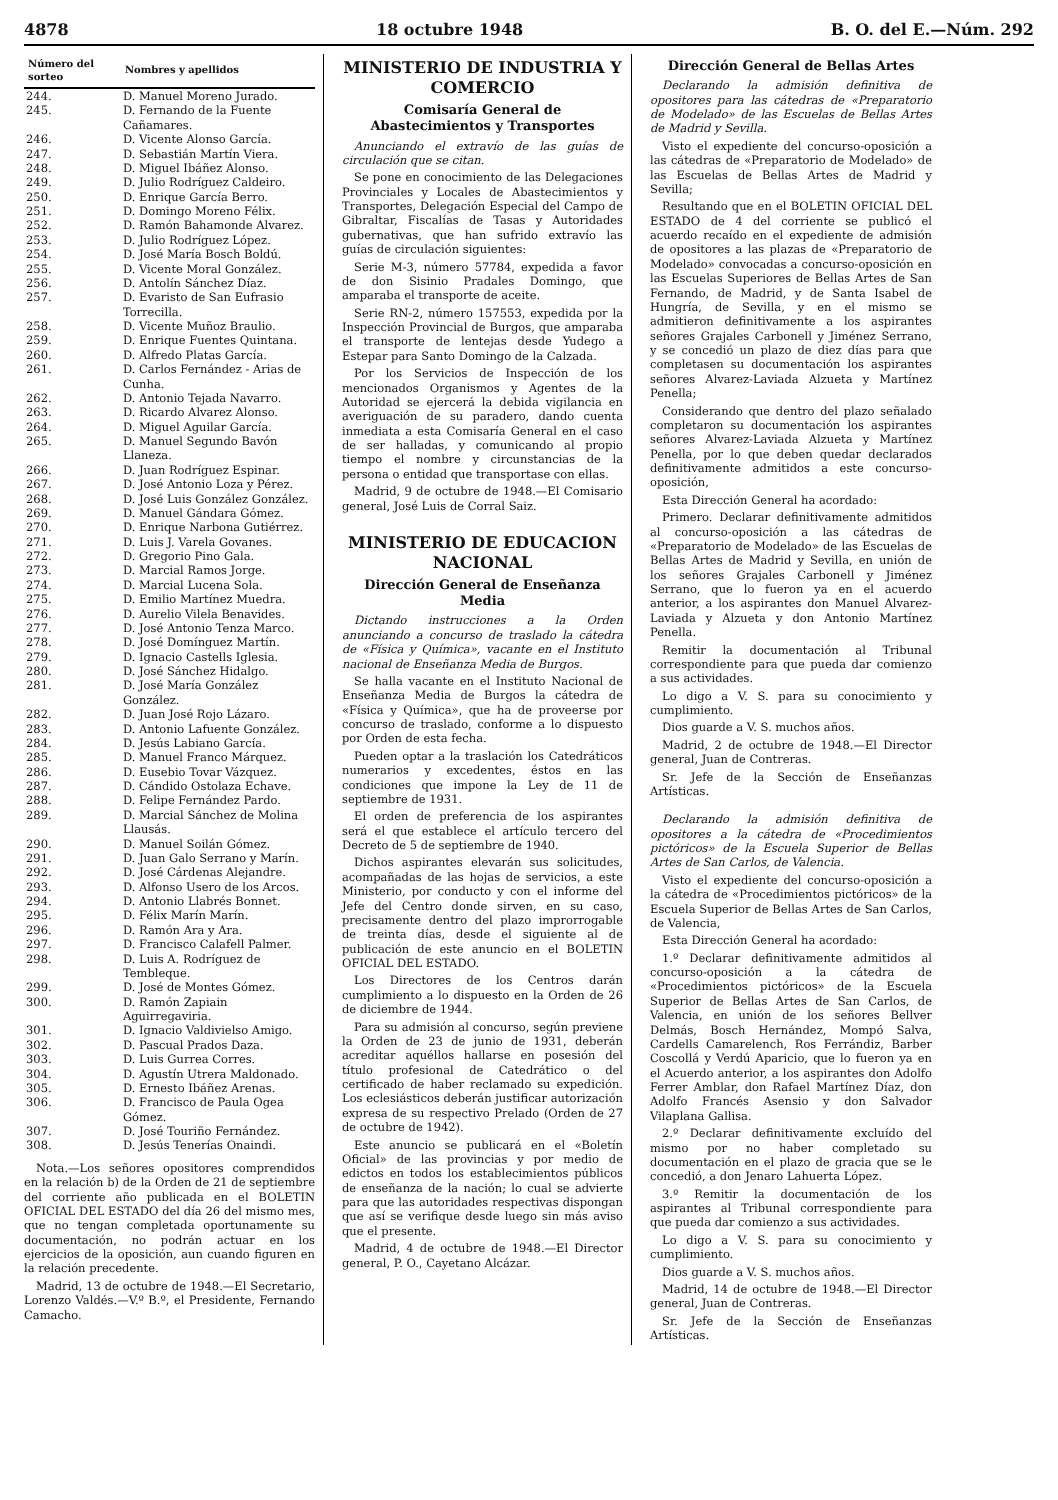4878 18 octubre 1948 B. O. del E.—Núm. 292
| Número del sorteo | Nombres y apellidos |
| --- | --- |
| 244. | D. Manuel Moreno Jurado. |
| 245. | D. Fernando de la Fuente Cañamares. |
| 246. | D. Vicente Alonso García. |
| 247. | D. Sebastián Martín Viera. |
| 248. | D. Miguel Ibáñez Alonso. |
| 249. | D. Julio Rodríguez Caldeiro. |
| 250. | D. Enrique García Berro. |
| 251. | D. Domingo Moreno Félix. |
| 252. | D. Ramón Bahamonde Alvarez. |
| 253. | D. Julio Rodríguez López. |
| 254. | D. José María Bosch Boldú. |
| 255. | D. Vicente Moral González. |
| 256. | D. Antolín Sánchez Díaz. |
| 257. | D. Evaristo de San Eufrasio Torrecilla. |
| 258. | D. Vicente Muñoz Braulio. |
| 259. | D. Enrique Fuentes Quintana. |
| 260. | D. Alfredo Platas García. |
| 261. | D. Carlos Fernández - Arias de Cunha. |
| 262. | D. Antonio Tejada Navarro. |
| 263. | D. Ricardo Alvarez Alonso. |
| 264. | D. Miguel Aguilar García. |
| 265. | D. Manuel Segundo Bavón Llaneza. |
| 266. | D. Juan Rodríguez Espinar. |
| 267. | D. José Antonio Loza y Pérez. |
| 268. | D. José Luis González González. |
| 269. | D. Manuel Gándara Gómez. |
| 270. | D. Enrique Narbona Gutiérrez. |
| 271. | D. Luis J. Varela Govanes. |
| 272. | D. Gregorio Pino Gala. |
| 273. | D. Marcial Ramos Jorge. |
| 274. | D. Marcial Lucena Sola. |
| 275. | D. Emilio Martínez Muedra. |
| 276. | D. Aurelio Vilela Benavides. |
| 277. | D. José Antonio Tenza Marco. |
| 278. | D. José Domínguez Martín. |
| 279. | D. Ignacio Castells Iglesia. |
| 280. | D. José Sánchez Hidalgo. |
| 281. | D. José María González González. |
| 282. | D. Juan José Rojo Lázaro. |
| 283. | D. Antonio Lafuente González. |
| 284. | D. Jesús Labiano García. |
| 285. | D. Manuel Franco Márquez. |
| 286. | D. Eusebio Tovar Vázquez. |
| 287. | D. Cándido Ostolaza Echave. |
| 288. | D. Felipe Fernández Pardo. |
| 289. | D. Marcial Sánchez de Molina Llausás. |
| 290. | D. Manuel Soilán Gómez. |
| 291. | D. Juan Galo Serrano y Marín. |
| 292. | D. José Cárdenas Alejandre. |
| 293. | D. Alfonso Usero de los Arcos. |
| 294. | D. Antonio Llabrés Bonnet. |
| 295. | D. Félix Marín Marín. |
| 296. | D. Ramón Ara y Ara. |
| 297. | D. Francisco Calafell Palmer. |
| 298. | D. Luis A. Rodríguez de Tembleque. |
| 299. | D. José de Montes Gómez. |
| 300. | D. Ramón Zapiain Aguirregaviria. |
| 301. | D. Ignacio Valdivielso Amigo. |
| 302. | D. Pascual Prados Daza. |
| 303. | D. Luis Gurrea Corres. |
| 304. | D. Agustín Utrera Maldonado. |
| 305. | D. Ernesto Ibáñez Arenas. |
| 306. | D. Francisco de Paula Ogea Gómez. |
| 307. | D. José Touriño Fernández. |
| 308. | D. Jesús Tenerías Onaindi. |
Nota.—Los señores opositores comprendidos en la relación b) de la Orden de 21 de septiembre del corriente año publicada en el BOLETIN OFICIAL DEL ESTADO del día 26 del mismo mes, que no tengan completada oportunamente su documentación, no podrán actuar en los ejercicios de la oposición, aun cuando figuren en la relación precedente.
Madrid, 13 de octubre de 1948.—El Secretario, Lorenzo Valdés.—V.º B.º, el Presidente, Fernando Camacho.
MINISTERIO DE INDUSTRIA Y COMERCIO
Comisaría General de Abastecimientos y Transportes
Anunciando el extravío de las guías de circulación que se citan.
Se pone en conocimiento de las Delegaciones Provinciales y Locales de Abastecimientos y Transportes, Delegación Especial del Campo de Gibraltar, Fiscalías de Tasas y Autoridades gubernativas, que han sufrido extravío las guías de circulación siguientes:
Serie M-3, número 57784, expedida a favor de don Sisinio Pradales Domingo, que amparaba el transporte de aceite.
Serie RN-2, número 157553, expedida por la Inspección Provincial de Burgos, que amparaba el transporte de lentejas desde Yudego a Estepar para Santo Domingo de la Calzada.
Por los Servicios de Inspección de los mencionados Organismos y Agentes de la Autoridad se ejercerá la debida vigilancia en averiguación de su paradero, dando cuenta inmediata a esta Comisaría General en el caso de ser halladas, y comunicando al propio tiempo el nombre y circunstancias de la persona o entidad que transportase con ellas.
Madrid, 9 de octubre de 1948.—El Comisario general, José Luis de Corral Saiz.
MINISTERIO DE EDUCACION NACIONAL
Dirección General de Enseñanza Media
Dictando instrucciones a la Orden anunciando a concurso de traslado la cátedra de «Física y Química», vacante en el Instituto nacional de Enseñanza Media de Burgos.
Se halla vacante en el Instituto Nacional de Enseñanza Media de Burgos la cátedra de «Física y Química», que ha de proveerse por concurso de traslado, conforme a lo dispuesto por Orden de esta fecha.
Pueden optar a la traslación los Catedráticos numerarios y excedentes, éstos en las condiciones que impone la Ley de 11 de septiembre de 1931.
El orden de preferencia de los aspirantes será el que establece el artículo tercero del Decreto de 5 de septiembre de 1940.
Dichos aspirantes elevarán sus solicitudes, acompañadas de las hojas de servicios, a este Ministerio, por conducto y con el informe del Jefe del Centro donde sirven, en su caso, precisamente dentro del plazo improrrogable de treinta días, desde el siguiente al de publicación de este anuncio en el BOLETIN OFICIAL DEL ESTADO.
Los Directores de los Centros darán cumplimiento a lo dispuesto en la Orden de 26 de diciembre de 1944.
Para su admisión al concurso, según previene la Orden de 23 de junio de 1931, deberán acreditar aquéllos hallarse en posesión del título profesional de Catedrático o del certificado de haber reclamado su expedición. Los eclesiásticos deberán justificar autorización expresa de su respectivo Prelado (Orden de 27 de octubre de 1942).
Este anuncio se publicará en el «Boletín Oficial» de las provincias y por medio de edictos en todos los establecimientos públicos de enseñanza de la nación; lo cual se advierte para que las autoridades respectivas dispongan que así se verifique desde luego sin más aviso que el presente.
Madrid, 4 de octubre de 1948.—El Director general, P. O., Cayetano Alcázar.
Dirección General de Bellas Artes
Declarando la admisión definitiva de opositores para las cátedras de «Preparatorio de Modelado» de las Escuelas de Bellas Artes de Madrid y Sevilla.
Visto el expediente del concurso-oposición a las cátedras de «Preparatorio de Modelado» de las Escuelas de Bellas Artes de Madrid y Sevilla;
Resultando que en el BOLETIN OFICIAL DEL ESTADO de 4 del corriente se publicó el acuerdo recaído en el expediente de admisión de opositores a las plazas de «Preparatorio de Modelado» convocadas a concurso-oposición en las Escuelas Superiores de Bellas Artes de San Fernando, de Madrid, y de Santa Isabel de Hungría, de Sevilla, y en el mismo se admitieron definitivamente a los aspirantes señores Grajales Carbonell y Jiménez Serrano, y se concedió un plazo de diez días para que completasen su documentación los aspirantes señores Alvarez-Laviada Alzueta y Martínez Penella;
Considerando que dentro del plazo señalado completaron su documentación los aspirantes señores Alvarez-Laviada Alzueta y Martínez Penella, por lo que deben quedar declarados definitivamente admitidos a este concurso-oposición,
Esta Dirección General ha acordado:
Primero. Declarar definitivamente admitidos al concurso-oposición a las cátedras de «Preparatorio de Modelado» de las Escuelas de Bellas Artes de Madrid y Sevilla, en unión de los señores Grajales Carbonell y Jiménez Serrano, que lo fueron ya en el acuerdo anterior, a los aspirantes don Manuel Alvarez-Laviada y Alzueta y don Antonio Martínez Penella.
Remitir la documentación al Tribunal correspondiente para que pueda dar comienzo a sus actividades.
Lo digo a V. S. para su conocimiento y cumplimiento.
Dios guarde a V. S. muchos años.
Madrid, 2 de octubre de 1948.—El Director general, Juan de Contreras.
Sr. Jefe de la Sección de Enseñanzas Artísticas.
Declarando la admisión definitiva de opositores a la cátedra de «Procedimientos pictóricos» de la Escuela Superior de Bellas Artes de San Carlos, de Valencia.
Visto el expediente del concurso-oposición a la cátedra de «Procedimientos pictóricos» de la Escuela Superior de Bellas Artes de San Carlos, de Valencia,
Esta Dirección General ha acordado:
1.º Declarar definitivamente admitidos al concurso-oposición a la cátedra de «Procedimientos pictóricos» de la Escuela Superior de Bellas Artes de San Carlos, de Valencia, en unión de los señores Bellver Delmás, Bosch Hernández, Mompó Salva, Cardells Camarelench, Ros Ferrándiz, Barber Coscollá y Verdú Aparicio, que lo fueron ya en el Acuerdo anterior, a los aspirantes don Adolfo Ferrer Amblar, don Rafael Martínez Díaz, don Adolfo Francés Asensio y don Salvador Vilaplana Gallisa.
2.º Declarar definitivamente excluído del mismo por no haber completado su documentación en el plazo de gracia que se le concedió, a don Jenaro Lahuerta López.
3.º Remitir la documentación de los aspirantes al Tribunal correspondiente para que pueda dar comienzo a sus actividades.
Lo digo a V. S. para su conocimiento y cumplimiento.
Dios guarde a V. S. muchos años.
Madrid, 14 de octubre de 1948.—El Director general, Juan de Contreras.
Sr. Jefe de la Sección de Enseñanzas Artísticas.